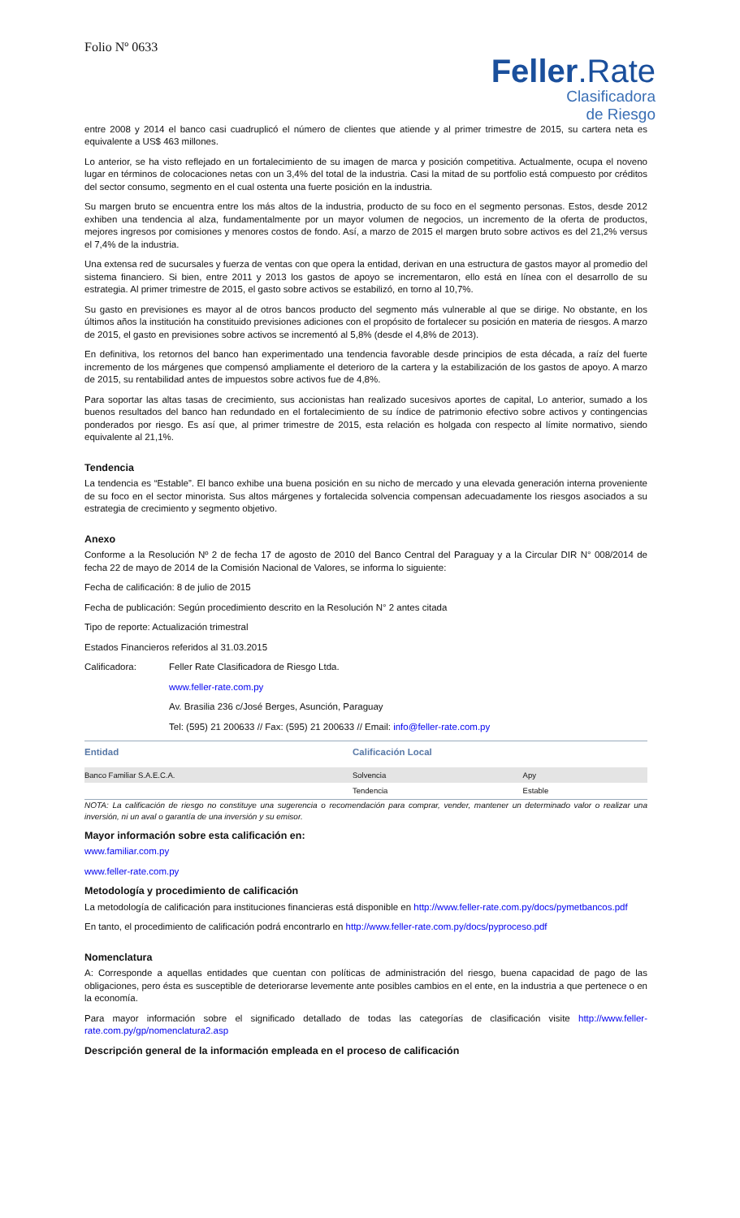Folio Nº 0633
Feller.Rate
Clasificadora
de Riesgo
entre 2008 y 2014 el banco casi cuadruplicó el número de clientes que atiende y al primer trimestre de 2015, su cartera neta es equivalente a US$ 463 millones.
Lo anterior, se ha visto reflejado en un fortalecimiento de su imagen de marca y posición competitiva. Actualmente, ocupa el noveno lugar en términos de colocaciones netas con un 3,4% del total de la industria. Casi la mitad de su portfolio está compuesto por créditos del sector consumo, segmento en el cual ostenta una fuerte posición en la industria.
Su margen bruto se encuentra entre los más altos de la industria, producto de su foco en el segmento personas. Estos, desde 2012 exhiben una tendencia al alza, fundamentalmente por un mayor volumen de negocios, un incremento de la oferta de productos, mejores ingresos por comisiones y menores costos de fondo. Así, a marzo de 2015 el margen bruto sobre activos es del 21,2% versus el 7,4% de la industria.
Una extensa red de sucursales y fuerza de ventas con que opera la entidad, derivan en una estructura de gastos mayor al promedio del sistema financiero. Si bien, entre 2011 y 2013 los gastos de apoyo se incrementaron, ello está en línea con el desarrollo de su estrategia. Al primer trimestre de 2015, el gasto sobre activos se estabilizó, en torno al 10,7%.
Su gasto en previsiones es mayor al de otros bancos producto del segmento más vulnerable al que se dirige. No obstante, en los últimos años la institución ha constituido previsiones adiciones con el propósito de fortalecer su posición en materia de riesgos. A marzo de 2015, el gasto en previsiones sobre activos se incrementó al 5,8% (desde el 4,8% de 2013).
En definitiva, los retornos del banco han experimentado una tendencia favorable desde principios de esta década, a raíz del fuerte incremento de los márgenes que compensó ampliamente el deterioro de la cartera y la estabilización de los gastos de apoyo. A marzo de 2015, su rentabilidad antes de impuestos sobre activos fue de 4,8%.
Para soportar las altas tasas de crecimiento, sus accionistas han realizado sucesivos aportes de capital, Lo anterior, sumado a los buenos resultados del banco han redundado en el fortalecimiento de su índice de patrimonio efectivo sobre activos y contingencias ponderados por riesgo. Es así que, al primer trimestre de 2015, esta relación es holgada con respecto al límite normativo, siendo equivalente al 21,1%.
Tendencia
La tendencia es “Estable”. El banco exhibe una buena posición en su nicho de mercado y una elevada generación interna proveniente de su foco en el sector minorista. Sus altos márgenes y fortalecida solvencia compensan adecuadamente los riesgos asociados a su estrategia de crecimiento y segmento objetivo.
Anexo
Conforme a la Resolución Nº 2 de fecha 17 de agosto de 2010 del Banco Central del Paraguay y a la Circular DIR N° 008/2014 de fecha 22 de mayo de 2014 de la Comisión Nacional de Valores, se informa lo siguiente:
Fecha de calificación: 8 de julio de 2015
Fecha de publicación: Según procedimiento descrito en la Resolución N° 2 antes citada
Tipo de reporte: Actualización trimestral
Estados Financieros referidos al 31.03.2015
Calificadora: Feller Rate Clasificadora de Riesgo Ltda.
www.feller-rate.com.py
Av. Brasilia 236 c/José Berges, Asunción, Paraguay
Tel: (595) 21 200633 // Fax: (595) 21 200633 // Email: info@feller-rate.com.py
| Entidad | Calificación Local | |
| --- | --- | --- |
| Banco Familiar S.A.E.C.A. | Solvencia | Apy |
| | Tendencia | Estable |
NOTA: La calificación de riesgo no constituye una sugerencia o recomendación para comprar, vender, mantener un determinado valor o realizar una inversión, ni un aval o garantía de una inversión y su emisor.
Mayor información sobre esta calificación en:
www.familiar.com.py
www.feller-rate.com.py
Metodología y procedimiento de calificación
La metodología de calificación para instituciones financieras está disponible en http://www.feller-rate.com.py/docs/pymetbancos.pdf
En tanto, el procedimiento de calificación podrá encontrarlo en http://www.feller-rate.com.py/docs/pyproceso.pdf
Nomenclatura
A: Corresponde a aquellas entidades que cuentan con políticas de administración del riesgo, buena capacidad de pago de las obligaciones, pero ésta es susceptible de deteriorarse levemente ante posibles cambios en el ente, en la industria a que pertenece o en la economía.
Para mayor información sobre el significado detallado de todas las categorías de clasificación visite http://www.feller-rate.com.py/gp/nomenclatura2.asp
Descripción general de la información empleada en el proceso de calificación